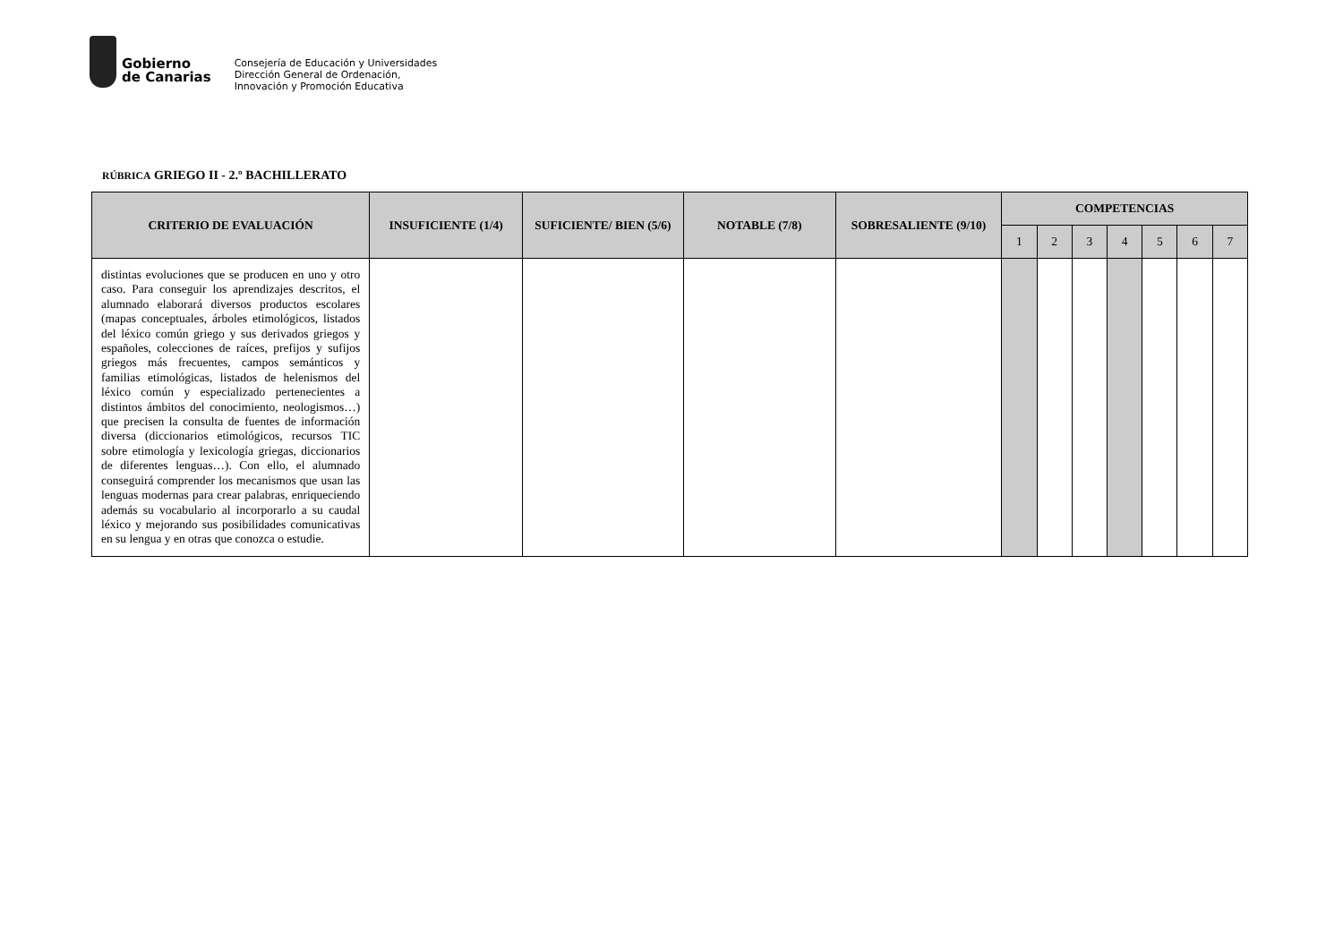Gobierno
de Canarias
Consejería de Educación y Universidades
Dirección General de Ordenación,
Innovación y Promoción Educativa
RÚBRICA GRIEGO II - 2.º BACHILLERATO
| CRITERIO DE EVALUACIÓN | INSUFICIENTE (1/4) | SUFICIENTE/ BIEN (5/6) | NOTABLE (7/8) | SOBRESALIENTE (9/10) | COMPETENCIAS | | | | | | |
| --- | --- | --- | --- | --- | --- | --- | --- | --- | --- | --- | --- |
| | | | | | 1 | 2 | 3 | 4 | 5 | 6 | 7 |
| distintas evoluciones que se producen en uno y otro caso. Para conseguir los aprendizajes descritos, el alumnado elaborará diversos productos escolares (mapas conceptuales, árboles etimológicos, listados del léxico común griego y sus derivados griegos y españoles, colecciones de raíces, prefijos y sufijos griegos más frecuentes, campos semánticos y familias etimológicas, listados de helenismos del léxico común y especializado pertenecientes a distintos ámbitos del conocimiento, neologismos…) que precisen la consulta de fuentes de información diversa (diccionarios etimológicos, recursos TIC sobre etimología y lexicología griegas, diccionarios de diferentes lenguas…). Con ello, el alumnado conseguirá comprender los mecanismos que usan las lenguas modernas para crear palabras, enriqueciendo además su vocabulario al incorporarlo a su caudal léxico y mejorando sus posibilidades comunicativas en su lengua y en otras que conozca o estudie. | | | | | | | | | | | |